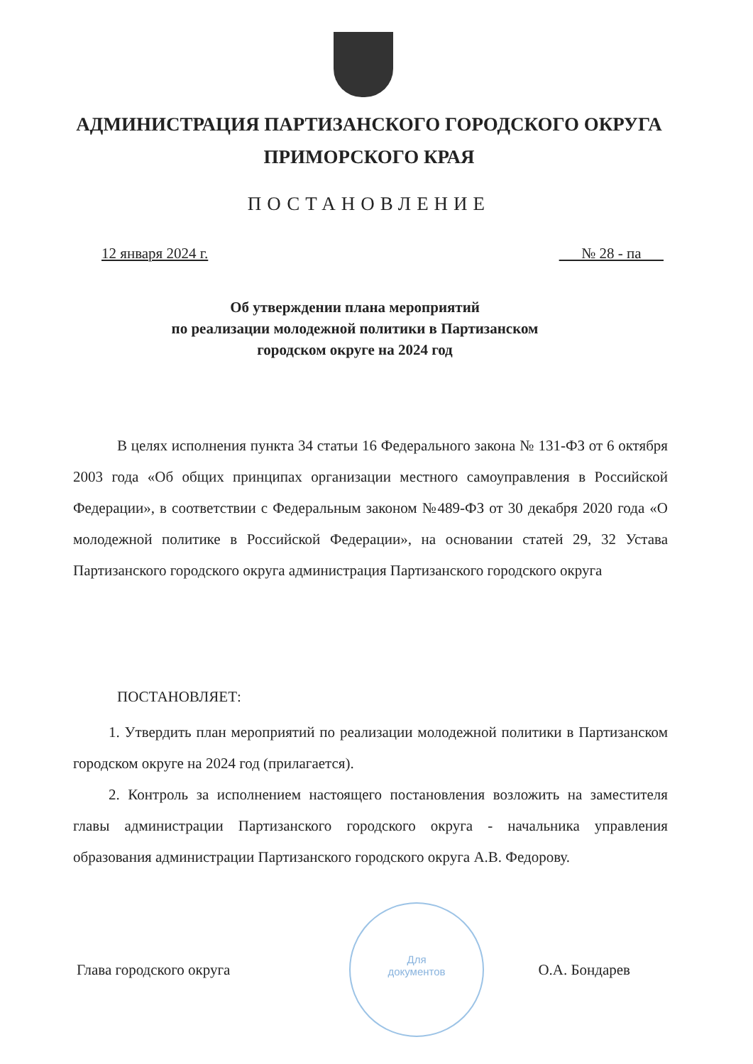АДМИНИСТРАЦИЯ ПАРТИЗАНСКОГО ГОРОДСКОГО ОКРУГА
ПРИМОРСКОГО КРАЯ
ПОСТАНОВЛЕНИЕ
12 января 2024 г. № 28 - па
Об утверждении плана мероприятий
по реализации молодежной политики в Партизанском
городском округе на 2024 год
В целях исполнения пункта 34 статьи 16 Федерального закона № 131-ФЗ от 6 октября 2003 года «Об общих принципах организации местного самоуправления в Российской Федерации», в соответствии с Федеральным законом №489-ФЗ от 30 декабря 2020 года «О молодежной политике в Российской Федерации», на основании статей 29, 32 Устава Партизанского городского округа администрация Партизанского городского округа
ПОСТАНОВЛЯЕТ:
1. Утвердить план мероприятий по реализации молодежной политики в Партизанском городском округе на 2024 год (прилагается).
2. Контроль за исполнением настоящего постановления возложить на заместителя главы администрации Партизанского городского округа - начальника управления образования администрации Партизанского городского округа А.В. Федорову.
Для
документов
Глава городского округа О.А. Бондарев